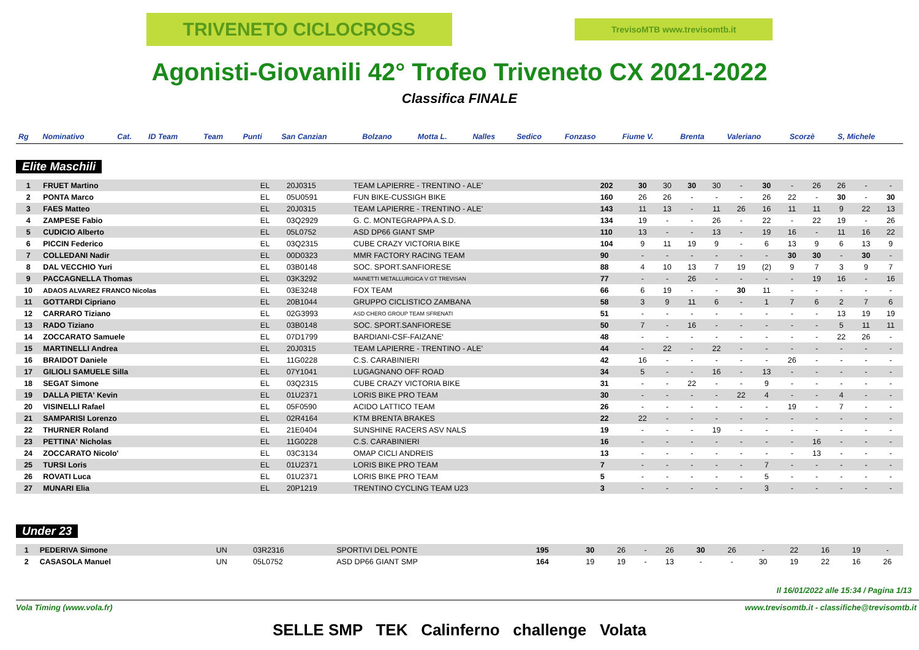TRIVENETO CICLOCROSS TrevisoMTB www.trevisomtb.it
Agonisti-Giovanili 42° Trofeo Triveneto CX 2021-2022
Classifica FINALE
| Rg | Nominativo | Cat. | ID Team | Team | Punti | San Canzian | Bolzano | Motta L. | Nalles | Sedico | Fonzaso | Fiume V. | Brenta | Valeriano | Scorzè | S, Michele |
| --- | --- | --- | --- | --- | --- | --- | --- | --- | --- | --- | --- | --- | --- | --- | --- | --- |
Elite Maschili
| 1 | FRUET Martino | EL | 20J0315 | TEAM LAPIERRE - TRENTINO - ALE' | 202 | 30 | 30 | 30 | 30 | - | 30 | - | 26 | 26 | - | - |
| 2 | PONTA Marco | EL | 05U0591 | FUN BIKE-CUSSIGH BIKE | 160 | 26 | 26 | - | - | - | 26 | 22 | - | 30 | - | 30 |
| 3 | FAES Matteo | EL | 20J0315 | TEAM LAPIERRE - TRENTINO - ALE' | 143 | 11 | 13 | - | 11 | 26 | 16 | 11 | 11 | 9 | 22 | 13 |
| 4 | ZAMPESE Fabio | EL | 03Q2929 | G. C. MONTEGRAPPA A.S.D. | 134 | 19 | - | - | 26 | - | 22 | - | 22 | 19 | - | 26 |
| 5 | CUDICIO Alberto | EL | 05L0752 | ASD DP66 GIANT SMP | 110 | 13 | - | - | 13 | - | 19 | 16 | - | 11 | 16 | 22 |
| 6 | PICCIN Federico | EL | 03Q2315 | CUBE CRAZY VICTORIA BIKE | 104 | 9 | 11 | 19 | 9 | - | 6 | 13 | 9 | 6 | 13 | 9 |
| 7 | COLLEDANI Nadir | EL | 00D0323 | MMR FACTORY RACING TEAM | 90 | - | - | - | - | - | - | 30 | 30 | - | 30 | - |
| 8 | DAL VECCHIO Yuri | EL | 03B0148 | SOC. SPORT.SANFIORESE | 88 | 4 | 10 | 13 | 7 | 19 | (2) | 9 | 7 | 3 | 9 | 7 |
| 9 | PACCAGNELLA Thomas | EL | 03K3292 | MAINETTI METALLURGICA V GT TREVISAN | 77 | - | - | 26 | - | - | - | - | 19 | 16 | - | 16 |
| 10 | ADAOS ALVAREZ FRANCO Nicolas | EL | 03E3248 | FOX TEAM | 66 | 6 | 19 | - | - | 30 | 11 | - | - | - | - | - |
| 11 | GOTTARDI Cipriano | EL | 20B1044 | GRUPPO CICLISTICO ZAMBANA | 58 | 3 | 9 | 11 | 6 | - | 1 | 7 | 6 | 2 | 7 | 6 |
| 12 | CARRARO Tiziano | EL | 02G3993 | ASD CHERO GROUP TEAM SFRENATI | 51 | - | - | - | - | - | - | - | - | 13 | 19 | 19 |
| 13 | RADO Tiziano | EL | 03B0148 | SOC. SPORT.SANFIORESE | 50 | 7 | - | 16 | - | - | - | - | - | 5 | 11 | 11 |
| 14 | ZOCCARATO Samuele | EL | 07D1799 | BARDIANI-CSF-FAIZANE' | 48 | - | - | - | - | - | - | - | - | 22 | 26 | - |
| 15 | MARTINELLI Andrea | EL | 20J0315 | TEAM LAPIERRE - TRENTINO - ALE' | 44 | - | 22 | - | 22 | - | - | - | - | - | - | - |
| 16 | BRAIDOT Daniele | EL | 11G0228 | C.S. CARABINIERI | 42 | 16 | - | - | - | - | - | 26 | - | - | - | - |
| 17 | GILIOLI SAMUELE Silla | EL | 07Y1041 | LUGAGNANO OFF ROAD | 34 | 5 | - | - | 16 | - | 13 | - | - | - | - | - |
| 18 | SEGAT Simone | EL | 03Q2315 | CUBE CRAZY VICTORIA BIKE | 31 | - | - | 22 | - | - | 9 | - | - | - | - | - |
| 19 | DALLA PIETA' Kevin | EL | 01U2371 | LORIS BIKE PRO TEAM | 30 | - | - | - | - | 22 | 4 | - | - | 4 | - | - |
| 20 | VISINELLI Rafael | EL | 05F0590 | ACIDO LATTICO TEAM | 26 | - | - | - | - | - | - | 19 | - | 7 | - | - |
| 21 | SAMPARISI Lorenzo | EL | 02R4164 | KTM BRENTA BRAKES | 22 | 22 | - | - | - | - | - | - | - | - | - | - |
| 22 | THURNER Roland | EL | 21E0404 | SUNSHINE RACERS ASV NALS | 19 | - | - | - | 19 | - | - | - | - | - | - | - |
| 23 | PETTINA' Nicholas | EL | 11G0228 | C.S. CARABINIERI | 16 | - | - | - | - | - | - | - | 16 | - | - | - |
| 24 | ZOCCARATO Nicolo' | EL | 03C3134 | OMAP CICLI ANDREIS | 13 | - | - | - | - | - | - | - | 13 | - | - | - |
| 25 | TURSI Loris | EL | 01U2371 | LORIS BIKE PRO TEAM | 7 | - | - | - | - | - | 7 | - | - | - | - | - |
| 26 | ROVATI Luca | EL | 01U2371 | LORIS BIKE PRO TEAM | 5 | - | - | - | - | - | 5 | - | - | - | - | - |
| 27 | MUNARI Elia | EL | 20P1219 | TRENTINO CYCLING TEAM U23 | 3 | - | - | - | - | - | 3 | - | - | - | - | - |
Under 23
| 1 | PEDERIVA Simone | UN | 03R2316 | SPORTIVI DEL PONTE | 195 | 30 | 26 | - | 26 | 30 | 26 | - | 22 | 16 | 19 | - |
| 2 | CASASOLA Manuel | UN | 05L0752 | ASD DP66 GIANT SMP | 164 | 19 | 19 | - | 13 | - | - | 30 | 19 | 22 | 16 | 26 |
Il 16/01/2022 alle 15:34 / Pagina 1/13
Vola Timing (www.vola.fr) www.trevisomtb.it - classifiche@trevisomtb.it
SELLE SMP TEK Calinferno challenge Volata